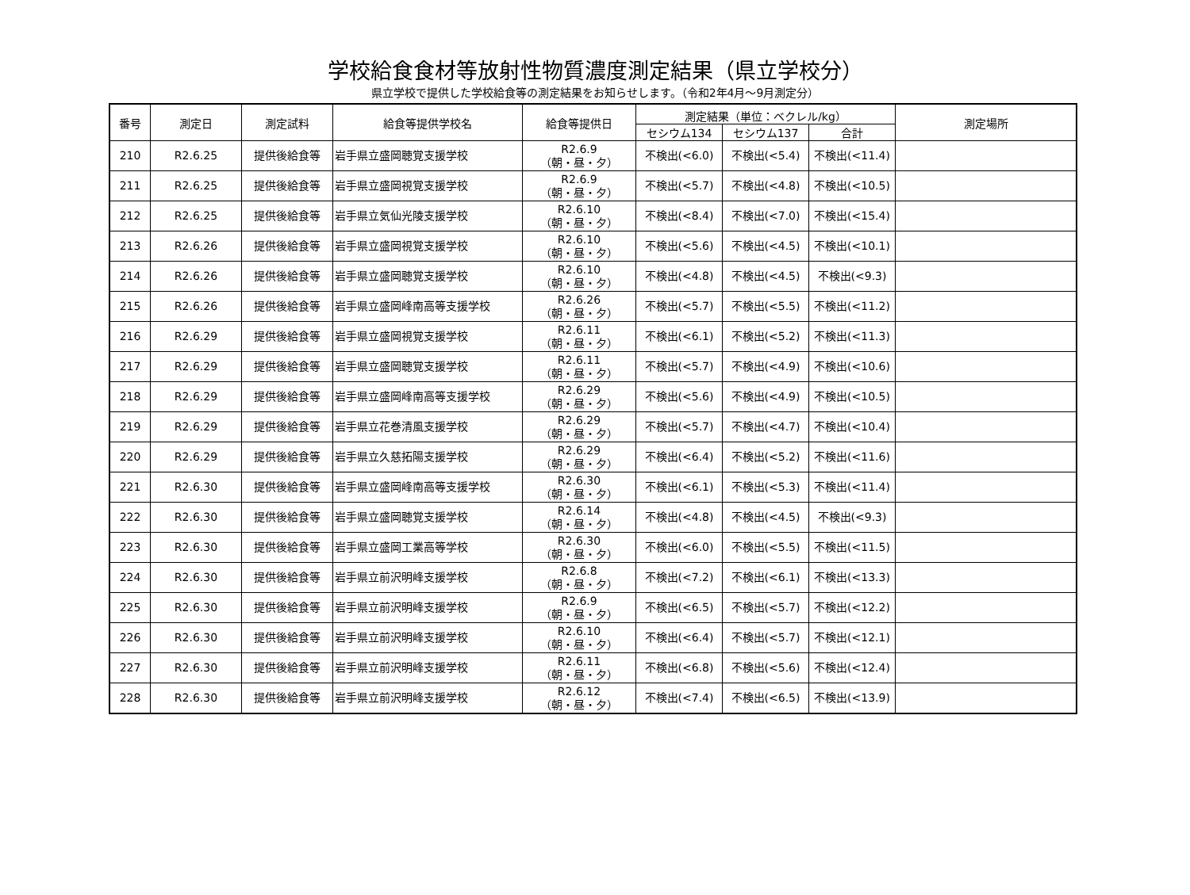学校給食食材等放射性物質濃度測定結果（県立学校分）
県立学校で提供した学校給食等の測定結果をお知らせします。（令和2年4月～9月測定分）
| 番号 | 測定日 | 測定試料 | 給食等提供学校名 | 給食等提供日 | 測定結果（単位：ベクレル/kg） | | | 測定場所 |
| --- | --- | --- | --- | --- | --- | --- | --- | --- |
| | | | | | セシウム134 | セシウム137 | 合計 | |
| 210 | R2.6.25 | 提供後給食等 | 岩手県立盛岡聴覚支援学校 | R2.6.9 （朝・昼・夕） | 不検出(<6.0) | 不検出(<5.4) | 不検出(<11.4) | |
| 211 | R2.6.25 | 提供後給食等 | 岩手県立盛岡視覚支援学校 | R2.6.9 （朝・昼・夕） | 不検出(<5.7) | 不検出(<4.8) | 不検出(<10.5) | |
| 212 | R2.6.25 | 提供後給食等 | 岩手県立気仙光陵支援学校 | R2.6.10 （朝・昼・夕） | 不検出(<8.4) | 不検出(<7.0) | 不検出(<15.4) | |
| 213 | R2.6.26 | 提供後給食等 | 岩手県立盛岡視覚支援学校 | R2.6.10 （朝・昼・夕） | 不検出(<5.6) | 不検出(<4.5) | 不検出(<10.1) | |
| 214 | R2.6.26 | 提供後給食等 | 岩手県立盛岡聴覚支援学校 | R2.6.10 （朝・昼・夕） | 不検出(<4.8) | 不検出(<4.5) | 不検出(<9.3) | |
| 215 | R2.6.26 | 提供後給食等 | 岩手県立盛岡峰南高等支援学校 | R2.6.26 （朝・昼・夕） | 不検出(<5.7) | 不検出(<5.5) | 不検出(<11.2) | |
| 216 | R2.6.29 | 提供後給食等 | 岩手県立盛岡視覚支援学校 | R2.6.11 （朝・昼・夕） | 不検出(<6.1) | 不検出(<5.2) | 不検出(<11.3) | |
| 217 | R2.6.29 | 提供後給食等 | 岩手県立盛岡聴覚支援学校 | R2.6.11 （朝・昼・夕） | 不検出(<5.7) | 不検出(<4.9) | 不検出(<10.6) | |
| 218 | R2.6.29 | 提供後給食等 | 岩手県立盛岡峰南高等支援学校 | R2.6.29 （朝・昼・夕） | 不検出(<5.6) | 不検出(<4.9) | 不検出(<10.5) | |
| 219 | R2.6.29 | 提供後給食等 | 岩手県立花巻清風支援学校 | R2.6.29 （朝・昼・夕） | 不検出(<5.7) | 不検出(<4.7) | 不検出(<10.4) | |
| 220 | R2.6.29 | 提供後給食等 | 岩手県立久慈拓陽支援学校 | R2.6.29 （朝・昼・夕） | 不検出(<6.4) | 不検出(<5.2) | 不検出(<11.6) | |
| 221 | R2.6.30 | 提供後給食等 | 岩手県立盛岡峰南高等支援学校 | R2.6.30 （朝・昼・夕） | 不検出(<6.1) | 不検出(<5.3) | 不検出(<11.4) | |
| 222 | R2.6.30 | 提供後給食等 | 岩手県立盛岡聴覚支援学校 | R2.6.14 （朝・昼・夕） | 不検出(<4.8) | 不検出(<4.5) | 不検出(<9.3) | |
| 223 | R2.6.30 | 提供後給食等 | 岩手県立盛岡工業高等学校 | R2.6.30 （朝・昼・夕） | 不検出(<6.0) | 不検出(<5.5) | 不検出(<11.5) | |
| 224 | R2.6.30 | 提供後給食等 | 岩手県立前沢明峰支援学校 | R2.6.8 （朝・昼・夕） | 不検出(<7.2) | 不検出(<6.1) | 不検出(<13.3) | |
| 225 | R2.6.30 | 提供後給食等 | 岩手県立前沢明峰支援学校 | R2.6.9 （朝・昼・夕） | 不検出(<6.5) | 不検出(<5.7) | 不検出(<12.2) | |
| 226 | R2.6.30 | 提供後給食等 | 岩手県立前沢明峰支援学校 | R2.6.10 （朝・昼・夕） | 不検出(<6.4) | 不検出(<5.7) | 不検出(<12.1) | |
| 227 | R2.6.30 | 提供後給食等 | 岩手県立前沢明峰支援学校 | R2.6.11 （朝・昼・夕） | 不検出(<6.8) | 不検出(<5.6) | 不検出(<12.4) | |
| 228 | R2.6.30 | 提供後給食等 | 岩手県立前沢明峰支援学校 | R2.6.12 （朝・昼・夕） | 不検出(<7.4) | 不検出(<6.5) | 不検出(<13.9) | |